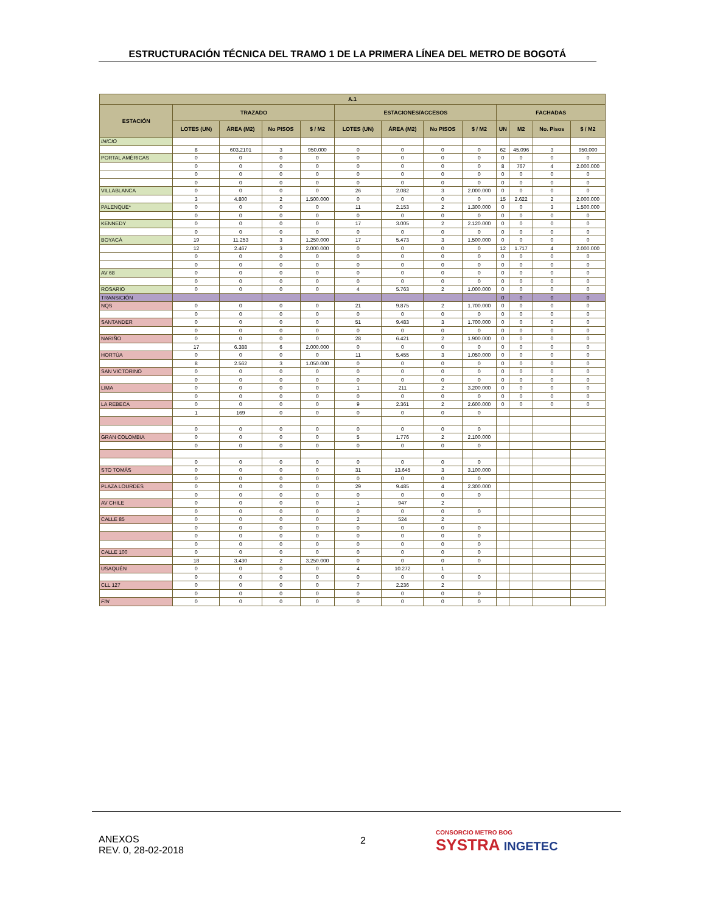ESTRUCTURACIÓN TÉCNICA DEL TRAMO 1 DE LA PRIMERA LÍNEA DEL METRO DE BOGOTÁ
| A.1 | | | | | | | | | | | | |
| --- | --- | --- | --- | --- | --- | --- | --- | --- | --- | --- | --- | --- |
| ESTACIÓN | TRAZADO | | | | ESTACIONES/ACCESOS | | | | FACHADAS | | | |
| | LOTES (UN) | ÁREA (M2) | No PISOS | $ / M2 | LOTES (UN) | ÁREA (M2) | No PISOS | $ / M2 | UN | M2 | No. Pisos | $ / M2 |
| INICIO | | | | | | | | | | | | |
| | 8 | 603,2101 | 3 | 950.000 | 0 | 0 | 0 | 0 | 62 | 45.096 | 3 | 950.000 |
| PORTAL AMÉRICAS | 0 | 0 | 0 | 0 | 0 | 0 | 0 | 0 | 0 | 0 | 0 | 0 |
| | 0 | 0 | 0 | 0 | 0 | 0 | 0 | 0 | 8 | 767 | 4 | 2.000.000 |
| | 0 | 0 | 0 | 0 | 0 | 0 | 0 | 0 | 0 | 0 | 0 | 0 |
| | 0 | 0 | 0 | 0 | 0 | 0 | 0 | 0 | 0 | 0 | 0 | 0 |
| VILLABLANCA | 0 | 0 | 0 | 0 | 26 | 2.082 | 3 | 2.000.000 | 0 | 0 | 0 | 0 |
| | 3 | 4.800 | 2 | 1.500.000 | 0 | 0 | 0 | 0 | 15 | 2.622 | 2 | 2.000.000 |
| PALENQUE* | 0 | 0 | 0 | 0 | 11 | 2.153 | 2 | 1.300.000 | 0 | 0 | 3 | 1.500.000 |
| | 0 | 0 | 0 | 0 | 0 | 0 | 0 | 0 | 0 | 0 | 0 | 0 |
| KENNEDY | 0 | 0 | 0 | 0 | 17 | 3.005 | 2 | 2.120.000 | 0 | 0 | 0 | 0 |
| | 0 | 0 | 0 | 0 | 0 | 0 | 0 | 0 | 0 | 0 | 0 | 0 |
| BOYACÁ | 19 | 11.253 | 3 | 1.250.000 | 17 | 5.473 | 3 | 1.500.000 | 0 | 0 | 0 | 0 |
| | 12 | 2.467 | 3 | 2.000.000 | 0 | 0 | 0 | 0 | 12 | 1.717 | 4 | 2.000.000 |
| | 0 | 0 | 0 | 0 | 0 | 0 | 0 | 0 | 0 | 0 | 0 | 0 |
| | 0 | 0 | 0 | 0 | 0 | 0 | 0 | 0 | 0 | 0 | 0 | 0 |
| AV 68 | 0 | 0 | 0 | 0 | 0 | 0 | 0 | 0 | 0 | 0 | 0 | 0 |
| | 0 | 0 | 0 | 0 | 0 | 0 | 0 | 0 | 0 | 0 | 0 | 0 |
| ROSARIO | 0 | 0 | 0 | 0 | 4 | 5.763 | 2 | 1.000.000 | 0 | 0 | 0 | 0 |
| TRANSICIÓN | | | | | | | | | 0 | 0 | 0 | 0 |
| NQS | 0 | 0 | 0 | 0 | 21 | 9.875 | 2 | 1.700.000 | 0 | 0 | 0 | 0 |
| | 0 | 0 | 0 | 0 | 0 | 0 | 0 | 0 | 0 | 0 | 0 | 0 |
| SANTANDER | 0 | 0 | 0 | 0 | 51 | 9.483 | 3 | 1.700.000 | 0 | 0 | 0 | 0 |
| | 0 | 0 | 0 | 0 | 0 | 0 | 0 | 0 | 0 | 0 | 0 | 0 |
| NARIÑO | 0 | 0 | 0 | 0 | 28 | 6.421 | 2 | 1.900.000 | 0 | 0 | 0 | 0 |
| | 17 | 6.388 | 6 | 2.000.000 | 0 | 0 | 0 | 0 | 0 | 0 | 0 | 0 |
| HORTÚA | 0 | 0 | 0 | 0 | 11 | 5.455 | 3 | 1.050.000 | 0 | 0 | 0 | 0 |
| | 8 | 2.562 | 3 | 1.050.000 | 0 | 0 | 0 | 0 | 0 | 0 | 0 | 0 |
| SAN VICTORINO | 0 | 0 | 0 | 0 | 0 | 0 | 0 | 0 | 0 | 0 | 0 | 0 |
| | 0 | 0 | 0 | 0 | 0 | 0 | 0 | 0 | 0 | 0 | 0 | 0 |
| LIMA | 0 | 0 | 0 | 0 | 1 | 211 | 2 | 3.200.000 | 0 | 0 | 0 | 0 |
| | 0 | 0 | 0 | 0 | 0 | 0 | 0 | 0 | 0 | 0 | 0 | 0 |
| LA REBECA | 0 | 0 | 0 | 0 | 9 | 2.361 | 2 | 2.600.000 | 0 | 0 | 0 | 0 |
| | 1 | 169 | 0 | 0 | 0 | 0 | 0 | 0 | | | | |
| | 0 | 0 | 0 | 0 | 0 | 0 | 0 | 0 | | | | |
| GRAN COLOMBIA | 0 | 0 | 0 | 0 | 5 | 1.776 | 2 | 2.100.000 | | | | |
| | 0 | 0 | 0 | 0 | 0 | 0 | 0 | 0 | | | | |
| | 0 | 0 | 0 | 0 | 0 | 0 | 0 | 0 | | | | |
| STO TOMÁS | 0 | 0 | 0 | 0 | 31 | 13.645 | 3 | 3.100.000 | | | | |
| | 0 | 0 | 0 | 0 | 0 | 0 | 0 | 0 | | | | |
| PLAZA LOURDES | 0 | 0 | 0 | 0 | 29 | 9.485 | 4 | 2.300.000 | | | | |
| | 0 | 0 | 0 | 0 | 0 | 0 | 0 | 0 | | | | |
| AV CHILE | 0 | 0 | 0 | 0 | 1 | 947 | 2 | | | | | |
| | 0 | 0 | 0 | 0 | 0 | 0 | 0 | 0 | | | | |
| CALLE 85 | 0 | 0 | 0 | 0 | 2 | 524 | 2 | | | | | |
| | 0 | 0 | 0 | 0 | 0 | 0 | 0 | 0 | | | | |
| | 0 | 0 | 0 | 0 | 0 | 0 | 0 | 0 | | | | |
| | 0 | 0 | 0 | 0 | 0 | 0 | 0 | 0 | | | | |
| CALLE 100 | 0 | 0 | 0 | 0 | 0 | 0 | 0 | 0 | | | | |
| | 18 | 3.430 | 2 | 3.250.000 | 0 | 0 | 0 | 0 | | | | |
| USAQUÉN | 0 | 0 | 0 | 0 | 4 | 10.272 | 1 | | | | | |
| | 0 | 0 | 0 | 0 | 0 | 0 | 0 | 0 | | | | |
| CLL 127 | 0 | 0 | 0 | 0 | 7 | 2.236 | 2 | | | | | |
| | 0 | 0 | 0 | 0 | 0 | 0 | 0 | 0 | | | | |
| FIN | 0 | 0 | 0 | 0 | 0 | 0 | 0 | 0 | | | | |
ANEXOS
REV. 0, 28-02-2018
2
CONSORCIO METRO BOG
SYSTRA INGETEC